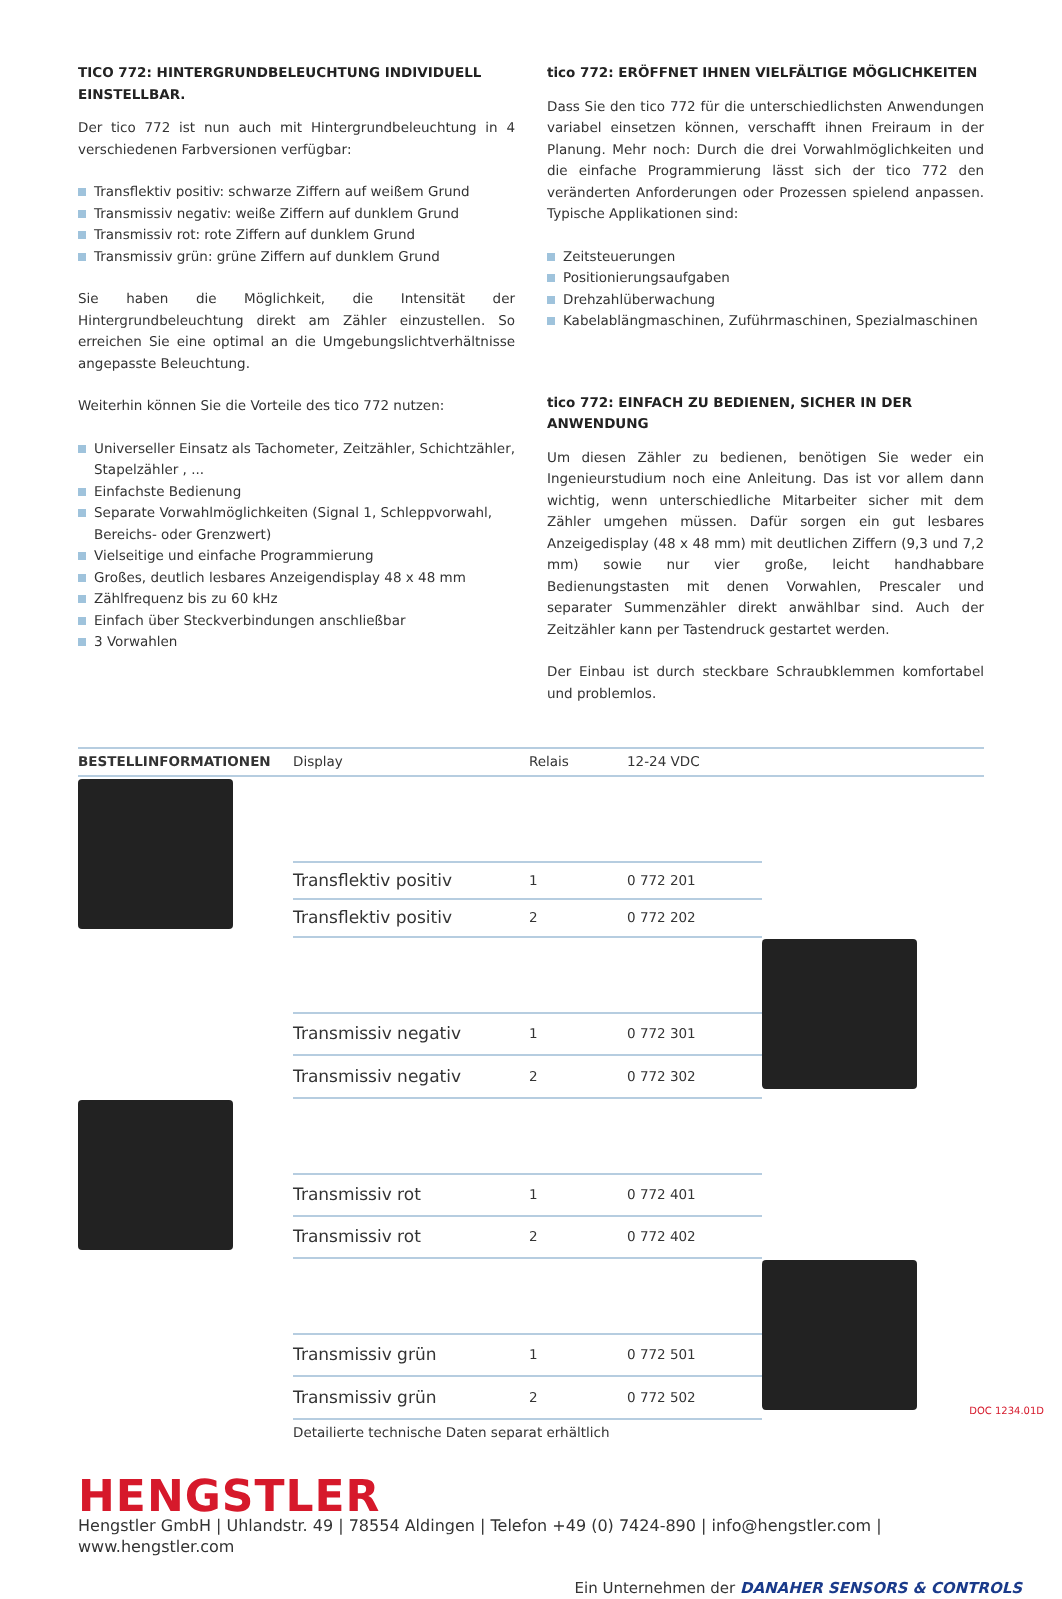TICO 772: HINTERGRUNDBELEUCHTUNG INDIVIDUELL EINSTELLBAR.
Der tico 772 ist nun auch mit Hintergrundbeleuchtung in 4 verschiedenen Farbversionen verfügbar:
Transflektiv positiv: schwarze Ziffern auf weißem Grund
Transmissiv negativ: weiße Ziffern auf dunklem Grund
Transmissiv rot: rote Ziffern auf dunklem Grund
Transmissiv grün: grüne Ziffern auf dunklem Grund
Sie haben die Möglichkeit, die Intensität der Hintergrundbeleuchtung direkt am Zähler einzustellen. So erreichen Sie eine optimal an die Umgebungslichtverhältnisse angepasste Beleuchtung.
Weiterhin können Sie die Vorteile des tico 772 nutzen:
Universeller Einsatz als Tachometer, Zeitzähler, Schichtzähler, Stapelzähler , ...
Einfachste Bedienung
Separate Vorwahlmöglichkeiten (Signal 1, Schleppvorwahl, Bereichs- oder Grenzwert)
Vielseitige und einfache Programmierung
Großes, deutlich lesbares Anzeigendisplay 48 x 48 mm
Zählfrequenz bis zu 60 kHz
Einfach über Steckverbindungen anschließbar
3 Vorwahlen
tico 772: ERÖFFNET IHNEN VIELFÄLTIGE MÖGLICHKEITEN
Dass Sie den tico 772 für die unterschiedlichsten Anwendungen variabel einsetzen können, verschafft ihnen Freiraum in der Planung. Mehr noch: Durch die drei Vorwahlmöglichkeiten und die einfache Programmierung lässt sich der tico 772 den veränderten Anforderungen oder Prozessen spielend anpassen. Typische Applikationen sind:
Zeitsteuerungen
Positionierungsaufgaben
Drehzahlüberwachung
Kabelablängmaschinen, Zuführmaschinen, Spezialmaschinen
tico 772: EINFACH ZU BEDIENEN, SICHER IN DER ANWENDUNG
Um diesen Zähler zu bedienen, benötigen Sie weder ein Ingenieurstudium noch eine Anleitung. Das ist vor allem dann wichtig, wenn unterschiedliche Mitarbeiter sicher mit dem Zähler umgehen müssen. Dafür sorgen ein gut lesbares Anzeigedisplay (48 x 48 mm) mit deutlichen Ziffern (9,3 und 7,2 mm) sowie nur vier große, leicht handhabbare Bedienungstasten mit denen Vorwahlen, Prescaler und separater Summenzähler direkt anwählbar sind. Auch der Zeitzähler kann per Tastendruck gestartet werden.
Der Einbau ist durch steckbare Schraubklemmen komfortabel und problemlos.
| BESTELLINFORMATIONEN | Display | Relais | 12-24 VDC | |
| --- | --- | --- | --- | --- |
| | Transflektiv positiv | 1 | 0 772 201 | |
| | Transflektiv positiv | 2 | 0 772 202 | |
| | Transmissiv negativ | 1 | 0 772 301 | |
| | Transmissiv negativ | 2 | 0 772 302 | |
| | Transmissiv rot | 1 | 0 772 401 | |
| | Transmissiv rot | 2 | 0 772 402 | |
| | Transmissiv grün | 1 | 0 772 501 | |
| | Transmissiv grün | 2 | 0 772 502 | |
| | Detailierte technische Daten separat erhältlich | | | |
HENGSTLER
Hengstler GmbH | Uhlandstr. 49 | 78554 Aldingen | Telefon +49 (0) 7424-890 | info@hengstler.com | www.hengstler.com
Ein Unternehmen der DANAHER SENSORS & CONTROLS
DOC 1234.01D